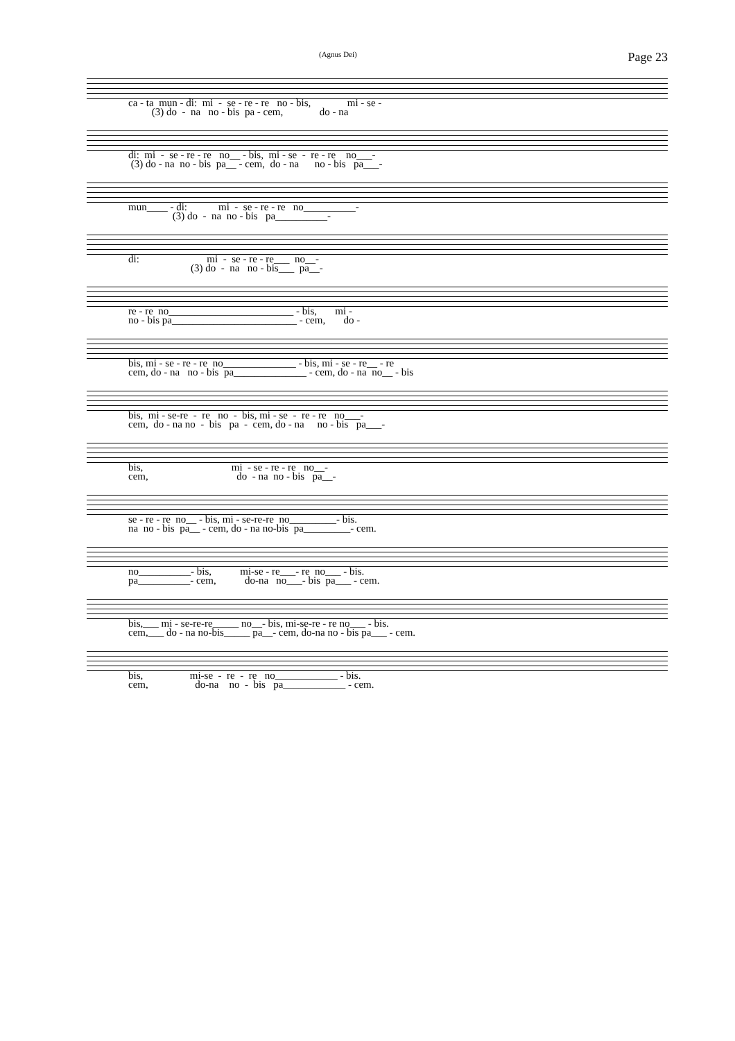(Agnus Dei) Page 23
ca - ta mun - di: mi - se - re - re no - bis, mi - se - (3) do - na no - bis pa - cem, do - na
di: mi - se - re - re no__ - bis, mi - se - re - re no___- (3) do - na no - bis pa__ - cem, do - na no - bis pa___-
mun____ - di: mi - se - re - re no__________- (3) do - na no - bis pa__________-
di: mi - se - re - re___ no__- (3) do - na no - bis___ pa__-
re - re no________________________ - bis, mi - no - bis pa________________________ - cem, do -
bis, mi - se - re - re no______________ - bis, mi - se - re__ - re cem, do - na no - bis pa______________ - cem, do - na no__ - bis
bis, mi - se-re - re no - bis, mi - se - re - re no___- cem, do - na no - bis pa - cem, do - na no - bis pa___-
bis, mi - se - re - re no__- cem, do - na no - bis pa__-
se - re - re no__ - bis, mi - se-re-re no_________- bis. na no - bis pa__ - cem, do - na no-bis pa_________- cem.
no__________- bis, mi-se - re___- re no___ - bis. pa__________- cem, do-na no___- bis pa___ - cem.
bis,___ mi - se-re-re_____ no__- bis, mi-se-re - re no___ - bis. cem,___ do - na no-bis_____ pa__- cem, do-na no - bis pa___ - cem.
bis, mi-se - re - re no____________ - bis. cem, do-na no - bis pa____________ - cem.